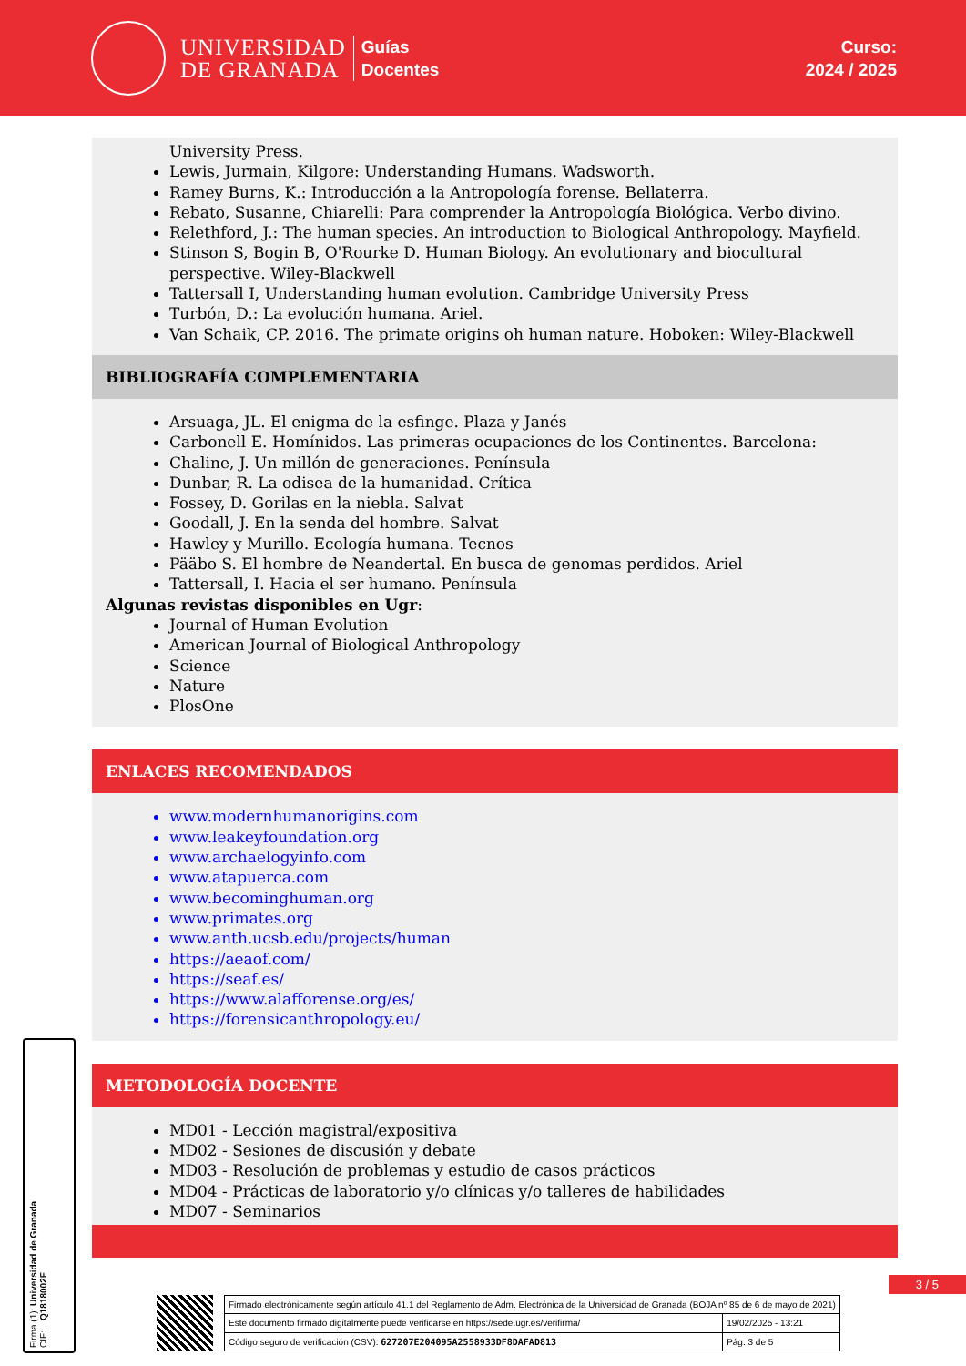UNIVERSIDAD
DE GRANADA
Guías
Docentes
Curso:
2024 / 2025
University Press.
Lewis, Jurmain, Kilgore: Understanding Humans. Wadsworth.
Ramey Burns, K.: Introducción a la Antropología forense. Bellaterra.
Rebato, Susanne, Chiarelli: Para comprender la Antropología Biológica. Verbo divino.
Relethford, J.: The human species. An introduction to Biological Anthropology. Mayfield.
Stinson S, Bogin B, O'Rourke D. Human Biology. An evolutionary and biocultural perspective. Wiley-Blackwell
Tattersall I, Understanding human evolution. Cambridge University Press
Turbón, D.: La evolución humana. Ariel.
Van Schaik, CP. 2016. The primate origins oh human nature. Hoboken: Wiley-Blackwell
BIBLIOGRAFÍA COMPLEMENTARIA
Arsuaga, JL. El enigma de la esfinge. Plaza y Janés
Carbonell E. Homínidos. Las primeras ocupaciones de los Continentes. Barcelona:
Chaline, J. Un millón de generaciones. Península
Dunbar, R. La odisea de la humanidad. Crítica
Fossey, D. Gorilas en la niebla. Salvat
Goodall, J. En la senda del hombre. Salvat
Hawley y Murillo. Ecología humana. Tecnos
Pääbo S. El hombre de Neandertal. En busca de genomas perdidos. Ariel
Tattersall, I. Hacia el ser humano. Península
Algunas revistas disponibles en Ugr:
Journal of Human Evolution
American Journal of Biological Anthropology
Science
Nature
PlosOne
ENLACES RECOMENDADOS
www.modernhumanorigins.com
www.leakeyfoundation.org
www.archaelogyinfo.com
www.atapuerca.com
www.becominghuman.org
www.primates.org
www.anth.ucsb.edu/projects/human
https://aeaof.com/
https://seaf.es/
https://www.alafforense.org/es/
https://forensicanthropology.eu/
METODOLOGÍA DOCENTE
MD01 - Lección magistral/expositiva
MD02 - Sesiones de discusión y debate
MD03 - Resolución de problemas y estudio de casos prácticos
MD04 - Prácticas de laboratorio y/o clínicas y/o talleres de habilidades
MD07 - Seminarios
3 / 5
Firma (1): Universidad de Granada
CIF: Q1818002F
| Firmado electrónicamente según artículo 41.1 del Reglamento de Adm. Electrónica de la Universidad de Granada (BOJA nº 85 de 6 de mayo de 2021) | |
| Este documento firmado digitalmente puede verificarse en https://sede.ugr.es/verifirma/ | 19/02/2025 - 13:21 |
| Código seguro de verificación (CSV): 627207E204095A2558933DF8DAFAD813 | Pág. 3 de 5 |